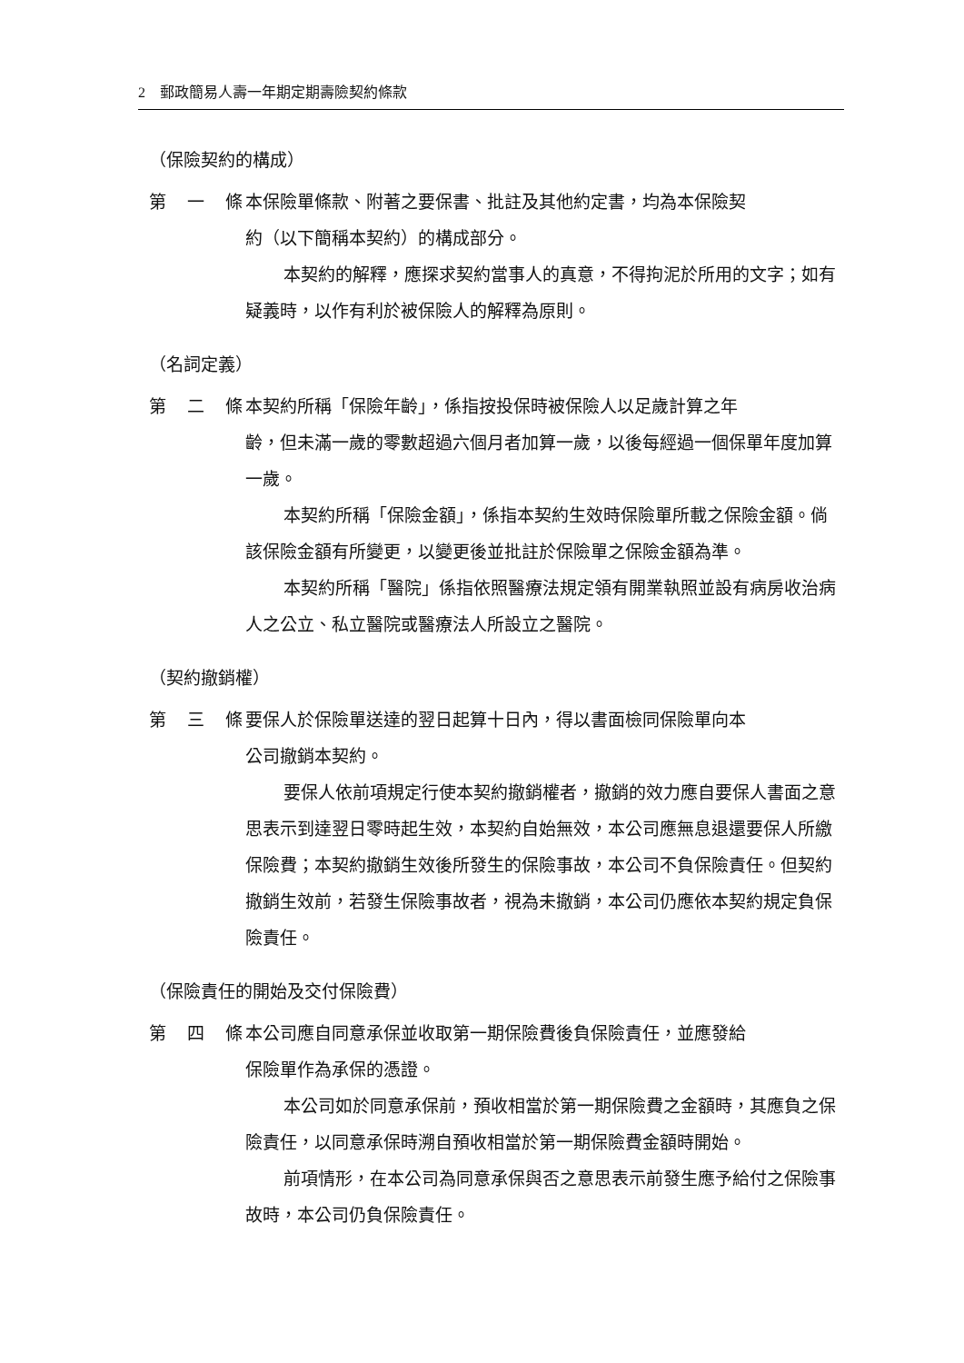2 郵政簡易人壽一年期定期壽險契約條款
（保險契約的構成）
第　一　條 本保險單條款、附著之要保書、批註及其他約定書，均為本保險契
約（以下簡稱本契約）的構成部分。
本契約的解釋，應探求契約當事人的真意，不得拘泥於所用的文字；如有疑義時，以作有利於被保險人的解釋為原則。
（名詞定義）
第　二　條 本契約所稱「保險年齡」，係指按投保時被保險人以足歲計算之年
齡，但未滿一歲的零數超過六個月者加算一歲，以後每經過一個保單年度加算一歲。
本契約所稱「保險金額」，係指本契約生效時保險單所載之保險金額。倘該保險金額有所變更，以變更後並批註於保險單之保險金額為準。
本契約所稱「醫院」係指依照醫療法規定領有開業執照並設有病房收治病人之公立、私立醫院或醫療法人所設立之醫院。
（契約撤銷權）
第　三　條 要保人於保險單送達的翌日起算十日內，得以書面檢同保險單向本
公司撤銷本契約。
要保人依前項規定行使本契約撤銷權者，撤銷的效力應自要保人書面之意思表示到達翌日零時起生效，本契約自始無效，本公司應無息退還要保人所繳保險費；本契約撤銷生效後所發生的保險事故，本公司不負保險責任。但契約撤銷生效前，若發生保險事故者，視為未撤銷，本公司仍應依本契約規定負保險責任。
（保險責任的開始及交付保險費）
第　四　條 本公司應自同意承保並收取第一期保險費後負保險責任，並應發給
保險單作為承保的憑證。
本公司如於同意承保前，預收相當於第一期保險費之金額時，其應負之保險責任，以同意承保時溯自預收相當於第一期保險費金額時開始。
前項情形，在本公司為同意承保與否之意思表示前發生應予給付之保險事故時，本公司仍負保險責任。